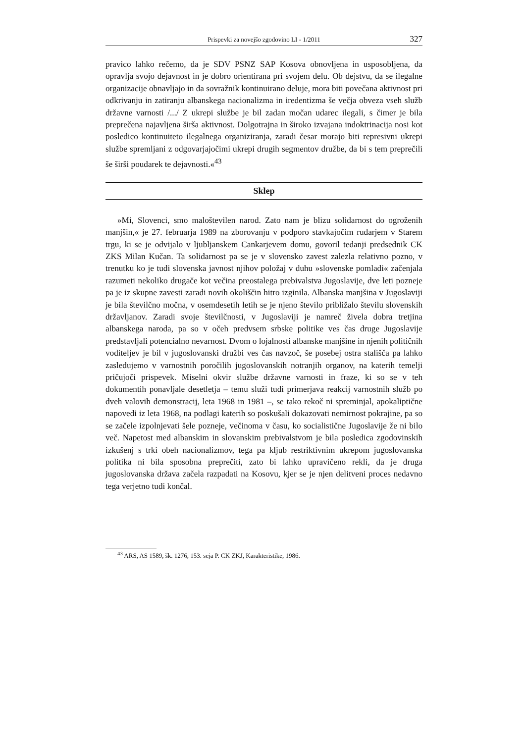Prispevki za novejšo zgodovino LI - 1/2011
327
pravico lahko rečemo, da je SDV PSNZ SAP Kosova obnovljena in usposobljena, da opravlja svojo dejavnost in je dobro orientirana pri svojem delu. Ob dejstvu, da se ilegalne organizacije obnavljajo in da sovražnik kontinuirano deluje, mora biti povečana aktivnost pri odkrivanju in zatiranju albanskega nacionalizma in iredentizma še večja obveza vseh služb državne varnosti /.../ Z ukrepi službe je bil zadan močan udarec ilegali, s čimer je bila preprečena najavljena širša aktivnost. Dolgotrajna in široko izvajana indoktrinacija nosi kot posledico kontinuiteto ilegalnega organiziranja, zaradi česar morajo biti represivni ukrepi službe spremljani z odgovarjajočimi ukrepi drugih segmentov družbe, da bi s tem preprečili še širši poudarek te dejavnosti.«<sup>43</sup>
Sklep
»Mi, Slovenci, smo maloštevilen narod. Zato nam je blizu solidarnost do ogroženih manjšin,« je 27. februarja 1989 na zborovanju v podporo stavkajočim rudarjem v Starem trgu, ki se je odvijalo v ljubljanskem Cankarjevem domu, govoril tedanji predsednik CK ZKS Milan Kučan. Ta solidarnost pa se je v slovensko zavest zalezla relativno pozno, v trenutku ko je tudi slovenska javnost njihov položaj v duhu »slovenske pomladi« začenjala razumeti nekoliko drugače kot večina preostalega prebivalstva Jugoslavije, dve leti pozneje pa je iz skupne zavesti zaradi novih okoliščin hitro izginila. Albanska manjšina v Jugoslaviji je bila številčno močna, v osemdesetih letih se je njeno število približalo številu slovenskih državljanov. Zaradi svoje številčnosti, v Jugoslaviji je namreč živela dobra tretjina albanskega naroda, pa so v očeh predvsem srbske politike ves čas druge Jugoslavije predstavljali potencialno nevarnost. Dvom o lojalnosti albanske manjšine in njenih političnih voditeljev je bil v jugoslovanski družbi ves čas navzoč, še posebej ostra stališča pa lahko zasledujemo v varnostnih poročilih jugoslovanskih notranjih organov, na katerih temelji pričujoči prispevek. Miselni okvir službe državne varnosti in fraze, ki so se v teh dokumentih ponavljale desetletja – temu služi tudi primerjava reakcij varnostnih služb po dveh valovih demonstracij, leta 1968 in 1981 –, se tako rekoč ni spreminjal, apokaliptične napovedi iz leta 1968, na podlagi katerih so poskušali dokazovati nemirnost pokrajine, pa so se začele izpolnjevati šele pozneje, večinoma v času, ko socialistične Jugoslavije že ni bilo več. Napetost med albanskim in slovanskim prebivalstvom je bila posledica zgodovinskih izkušenj s trki obeh nacionalizmov, tega pa kljub restriktivnim ukrepom jugoslovanska politika ni bila sposobna preprečiti, zato bi lahko upravičeno rekli, da je druga jugoslovanska država začela razpadati na Kosovu, kjer se je njen delitveni proces nedavno tega verjetno tudi končal.
<sup>43</sup> ARS, AS 1589, šk. 1276, 153. seja P. CK ZKJ, Karakteristike, 1986.